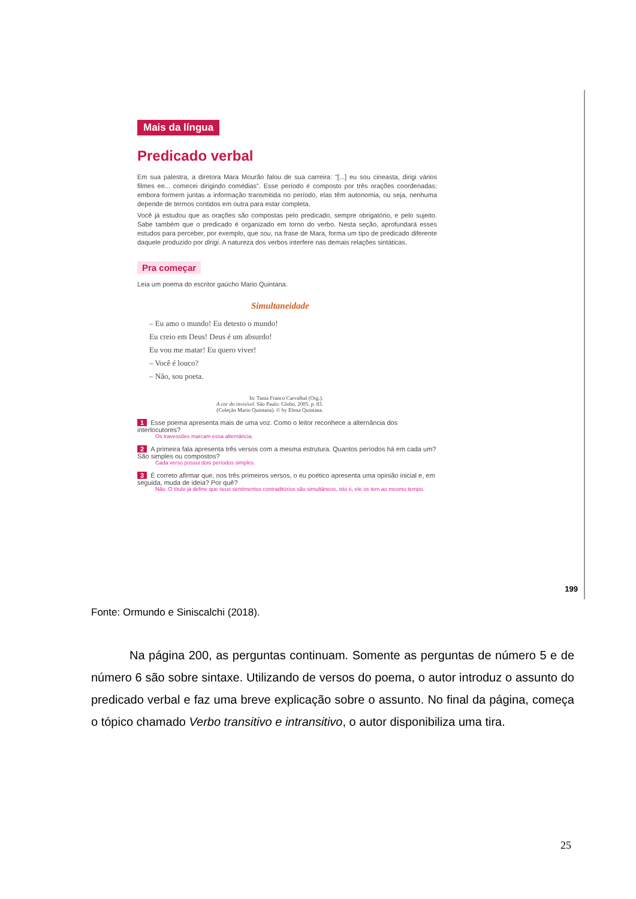Mais da língua
Predicado verbal
Em sua palestra, a diretora Mara Mourão falou de sua carreira: "[...] eu sou cineasta, dirigi vários filmes ee... comecei dirigindo comédias". Esse período é composto por três orações coordenadas: embora formem juntas a informação transmitida no período, elas têm autonomia, ou seja, nenhuma depende de termos contidos em outra para estar completa.
Você já estudou que as orações são compostas pelo predicado, sempre obrigatório, e pelo sujeito. Sabe também que o predicado é organizado em torno do verbo. Nesta seção, aprofundará esses estudos para perceber, por exemplo, que sou, na frase de Mara, forma um tipo de predicado diferente daquele produzido por dirigi. A natureza dos verbos interfere nas demais relações sintáticas.
Pra começar
Leia um poema do escritor gaúcho Mario Quintana.
Simultaneidade
– Eu amo o mundo! Eu detesto o mundo!
Eu creio em Deus! Deus é um absurdo!
Eu vou me matar! Eu quero viver!
– Você é louco?
– Não, sou poeta.
In: Tania Franco Carvalhal (Org.).
A cor do invisível. São Paulo: Globo, 2005. p. 83.
(Coleção Mario Quintana). © by Elena Quintana.
1 Esse poema apresenta mais de uma voz. Como o leitor reconhece a alternância dos interlocutores?
Os travessões marcam essa alternância.
2 A primeira fala apresenta três versos com a mesma estrutura. Quantos períodos há em cada um? São simples ou compostos?
Cada verso possui dois períodos simples.
3 É correto afirmar que, nos três primeiros versos, o eu poético apresenta uma opinião inicial e, em seguida, muda de ideia? Por quê?
Não. O título já define que seus sentimentos contraditórios são simultâneos, isto é, ele os tem ao mesmo tempo.
199
Fonte: Ormundo e Siniscalchi (2018).
Na página 200, as perguntas continuam. Somente as perguntas de número 5 e de número 6 são sobre sintaxe. Utilizando de versos do poema, o autor introduz o assunto do predicado verbal e faz uma breve explicação sobre o assunto. No final da página, começa o tópico chamado Verbo transitivo e intransitivo, o autor disponibiliza uma tira.
25